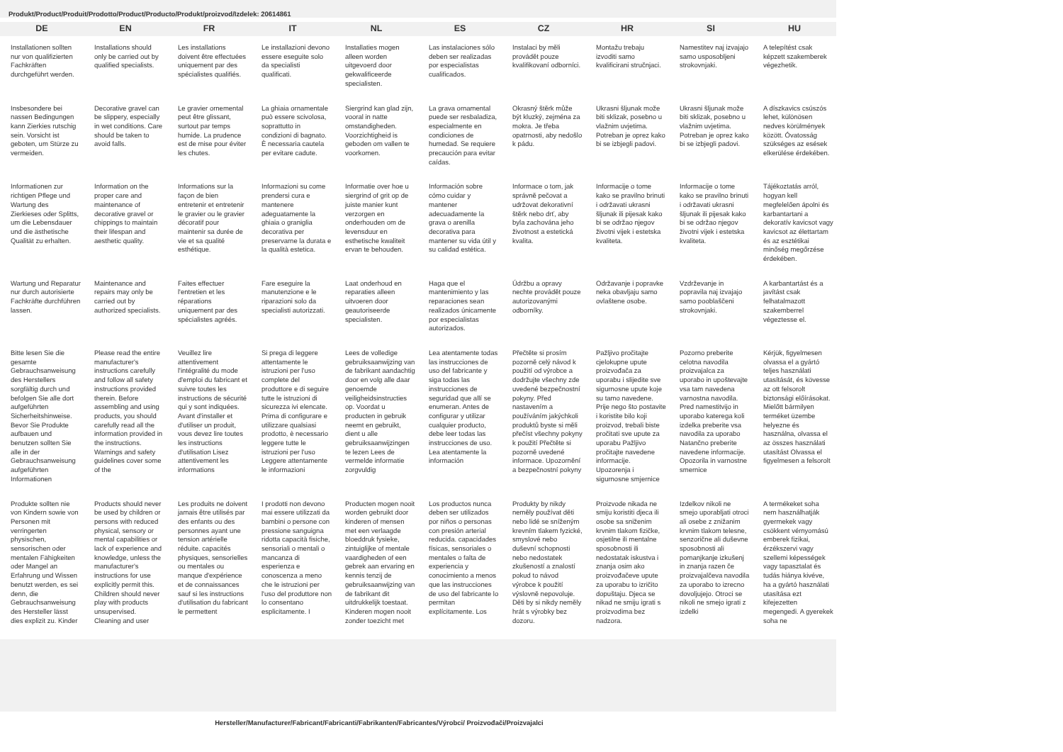Produkt/Product/Produit/Prodotto/Product/Producto/Produkt/proizvod/Izdelek: 20614861
| DE | EN | FR | IT | NL | ES | CZ | HR | SI | HU |
| --- | --- | --- | --- | --- | --- | --- | --- | --- | --- |
| Installationen sollten nur von qualifizierten Fachkräften durchgeführt werden. | Installations should only be carried out by qualified specialists. | Les installations doivent être effectuées uniquement par des spécialistes qualifiés. | Le installazioni devono essere eseguite solo da specialisti qualificati. | Installaties mogen alleen worden uitgevoerd door gekwalificeerde specialisten. | Las instalaciones sólo deben ser realizadas por especialistas cualificados. | Instalaci by měli provádět pouze kvalifikovaní odborníci. | Montažu trebaju izvoditi samo kvalificirani stručnjaci. | Namestitev naj izvajajo samo usposobljeni strokovnjaki. | A telepítést csak képzett szakemberek végezhetik. |
| Insbesondere bei nassen Bedingungen kann Zierkies rutschig sein. Vorsicht ist geboten, um Stürze zu vermeiden. | Decorative gravel can be slippery, especially in wet conditions. Care should be taken to avoid falls. | Le gravier ornemental peut être glissant, surtout par temps humide. La prudence est de mise pour éviter les chutes. | La ghiaia ornamentale può essere scivolosa, soprattutto in condizioni di bagnato. È necessaria cautela per evitare cadute. | Siergrind kan glad zijn, vooral in natte omstandigheden. Voorzichtigheid is geboden om vallen te voorkomen. | La grava ornamental puede ser resbaladiza, especialmente en condiciones de humedad. Se requiere precaución para evitar caídas. | Okrasný štěrk může být kluzký, zejména za mokra. Je třeba opatrnosti, aby nedošlo k pádu. | Ukrasni šljunak može biti sklizak, posebno u vlažnim uvjetima. Potreban je oprez kako bi se izbjegli padovi. | Ukrasni šljunak može biti sklizak, posebno u vlažnim uvjetima. Potreban je oprez kako bi se izbjegli padovi. | A díszkavics csúszós lehet, különösen nedves körülmények között. Óvatosság szükséges az esések elkerülése érdekében. |
| Informationen zur richtigen Pflege und Wartung des Zierkieses oder Splitts, um die Lebensdauer und die ästhetische Qualität zu erhalten. | Information on the proper care and maintenance of decorative gravel or chippings to maintain their lifespan and aesthetic quality. | Informations sur la façon de bien entretenir et entretenir le gravier ou le gravier décoratif pour maintenir sa durée de vie et sa qualité esthétique. | Informazioni su come prendersi cura e mantenere adeguatamente la ghiaia o graniglia decorativa per preservarne la durata e la qualità estetica. | Informatie over hoe u siergrind of grit op de juiste manier kunt verzorgen en onderhouden om de levensduur en esthetische kwaliteit ervan te behouden. | Información sobre cómo cuidar y mantener adecuadamente la grava o arenilla decorativa para mantener su vida útil y su calidad estética. | Informace o tom, jak správně pečovat a udržovat dekorativní štěrk nebo drť, aby byla zachována jeho životnost a estetická kvalita. | Informacije o tome kako se pravilno brinuti i održavati ukrasni šljunak ili pijesak kako bi se održao njegov životni vijek i estetska kvaliteta. | Informacije o tome kako se pravilno brinuti i održavati ukrasni šljunak ili pijesak kako bi se održao njegov životni vijek i estetska kvaliteta. | Tájékoztatás arról, hogyan kell megfelelően ápolni és karbantartani a dekoratív kavicsot vagy kavicsot az élettartam és az esztétikai minőség megőrzése érdekében. |
| Wartung und Reparatur nur durch autorisierte Fachkräfte durchführen lassen. | Maintenance and repairs may only be carried out by authorized specialists. | Faites effectuer l'entretien et les réparations uniquement par des spécialistes agréés. | Fare eseguire la manutenzione e le riparazioni solo da specialisti autorizzati. | Laat onderhoud en reparaties alleen uitvoeren door geautoriseerde specialisten. | Haga que el mantenimiento y las reparaciones sean realizados únicamente por especialistas autorizados. | Údržbu a opravy nechte provádět pouze autorizovanými odborníky. | Održavanje i popravke neka obavljaju samo ovlaštene osobe. | Vzdrževanje in popravila naj izvajajo samo pooblaščeni strokovnjaki. | A karbantartást és a javítást csak felhatalmazott szakemberrel végeztesse el. |
| Bitte lesen Sie die gesamte Gebrauchsanweisung des Herstellers sorgfältig durch und befolgen Sie alle dort aufgeführten Sicherheitshinweise. Bevor Sie Produkte aufbauen und benutzen sollten Sie alle in der Gebrauchsanweisung aufgeführten Informationen | Please read the entire manufacturer's instructions carefully and follow all safety instructions provided therein. Before assembling and using products, you should carefully read all the information provided in the instructions. Warnings and safety guidelines cover some of the | Veuillez lire attentivement l'intégralité du mode d'emploi du fabricant et suivre toutes les instructions de sécurité qui y sont indiquées. Avant d'installer et d'utiliser un produit, vous devez lire toutes les instructions d'utilisation Lisez attentivement les informations | Si prega di leggere attentamente le istruzioni per l'uso complete del produttore e di seguire tutte le istruzioni di sicurezza ivi elencate. Prima di configurare e utilizzare qualsiasi prodotto, è necessario leggere tutte le istruzioni per l'uso Leggere attentamente le informazioni | Lees de volledige gebruiksaanwijzing van de fabrikant aandachtig door en volg alle daar genoemde veiligheidsinstructies op. Voordat u producten in gebruik neemt en gebruikt, dient u alle gebruiksaanwijzingen te lezen Lees de vermelde informatie zorgvuldig | Lea atentamente todas las instrucciones de uso del fabricante y siga todas las instrucciones de seguridad que allí se enumeran. Antes de configurar y utilizar cualquier producto, debe leer todas las instrucciones de uso. Lea atentamente la información | Přečtěte si prosím pozorně celý návod k použití od výrobce a dodržujte všechny zde uvedené bezpečnostní pokyny. Před nastavením a používáním jakýchkoli produktů byste si měli přečíst všechny pokyny k použití Přečtěte si pozorně uvedené informace. Upozornění a bezpečnostní pokyny | Pažljivo pročitajte cjelokupne upute proizvođača za uporabu i slijedite sve sigurnosne upute koje su tamo navedene. Prije nego što postavite i koristite bilo koji proizvod, trebali biste pročitati sve upute za uporabu Pažljivo pročitajte navedene informacije. Upozorenja i sigurnosne smjernice | Pozorno preberite celotna navodila proizvajalca za uporabo in upoštevajte vsa tam navedena varnostna navodila. Pred namestitvijo in uporabo katerega koli izdelka preberite vsa navodila za uporabo Natančno preberite navedene informacije. Opozorila in varnostne smernice | Kérjük, figyelmesen olvassa el a gyártó teljes használati utasítását, és kövesse az ott felsorolt biztonsági előírásokat. Mielőtt bármilyen terméket üzembe helyezne és használna, olvassa el az összes használati utasítást Olvassa el figyelmesen a felsorolt |
| Produkte sollten nie von Kindern sowie von Personen mit verringerten physischen, sensorischen oder mentalen Fähigkeiten oder Mangel an Erfahrung und Wissen benutzt werden, es sei denn, die Gebrauchsanweisung des Hersteller lässt dies explizit zu. Kinder | Products should never be used by children or persons with reduced physical, sensory or mental capabilities or lack of experience and knowledge, unless the manufacturer's instructions for use explicitly permit this. Children should never play with products unsupervised. Cleaning and user | Les produits ne doivent jamais être utilisés par des enfants ou des personnes ayant une tension artérielle réduite. capacités physiques, sensorielles ou mentales ou manque d'expérience et de connaissances sauf si les instructions d'utilisation du fabricant le permettent | I prodotti non devono mai essere utilizzati da bambini o persone con pressione sanguigna ridotta capacità fisiche, sensoriali o mentali o mancanza di esperienza e conoscenza a meno che le istruzioni per l'uso del produttore non lo consentano esplicitamente. I | Producten mogen nooit worden gebruikt door kinderen of mensen met een verlaagde bloeddruk fysieke, zintuiglijke of mentale vaardigheden of een gebrek aan ervaring en kennis tenzij de gebruiksaanwijzing van de fabrikant dit uitdrukkelijk toestaat. Kinderen mogen nooit zonder toezicht met | Los productos nunca deben ser utilizados por niños o personas con presión arterial reducida. capacidades físicas, sensoriales o mentales o falta de experiencia y conocimiento a menos que las instrucciones de uso del fabricante lo permitan explícitamente. Los | Produkty by nikdy neměly používat děti nebo lidé se sníženým krevním tlakem fyzické, smyslové nebo duševní schopnosti nebo nedostatek zkušeností a znalostí pokud to návod výrobce k použití výslovně nepovoluje. Děti by si nikdy neměly hrát s výrobky bez dozoru. | Proizvode nikada ne smiju koristiti djeca ili osobe sa sniženim krvnim tlakom fizičke, osjetilne ili mentalne sposobnosti ili nedostatak iskustva i znanja osim ako proizvođačeve upute za uporabu to izričito dopuštaju. Djeca se nikad ne smiju igrati s proizvodima bez nadzora. | Izdelkov nikoli ne smejo uporabljati otroci ali osebe z znižanim krvnim tlakom telesne, senzorične ali duševne sposobnosti ali pomanjkanje izkušenj in znanja razen če proizvajalčeva navodila za uporabo to izrecno dovoljujejo. Otroci se nikoli ne smejo igrati z izdelki | A termékeket soha nem használhatják gyermekek vagy csökkent vérnyomású emberek fizikai, érzékszervi vagy szellemi képességek vagy tapasztalat és tudás hiánya kivéve, ha a gyártó használati utasítása ezt kifejezetten megengedi. A gyerekek soha ne |
Hersteller/Manufacturer/Fabricant/Fabricanti/Fabrikanten/Fabricantes/Výrobci/ Proizvođači/Proizvajalci